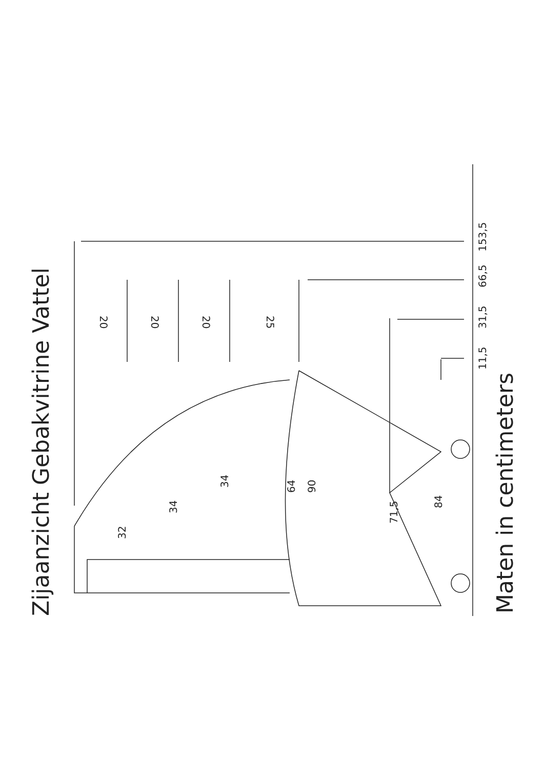Zijaanzicht Gebakvitrine Vattel
Maten in centimeters
11,5
31,5
66,5
153,5
20
20
20
25
32
34
34
64
90
71,5
84